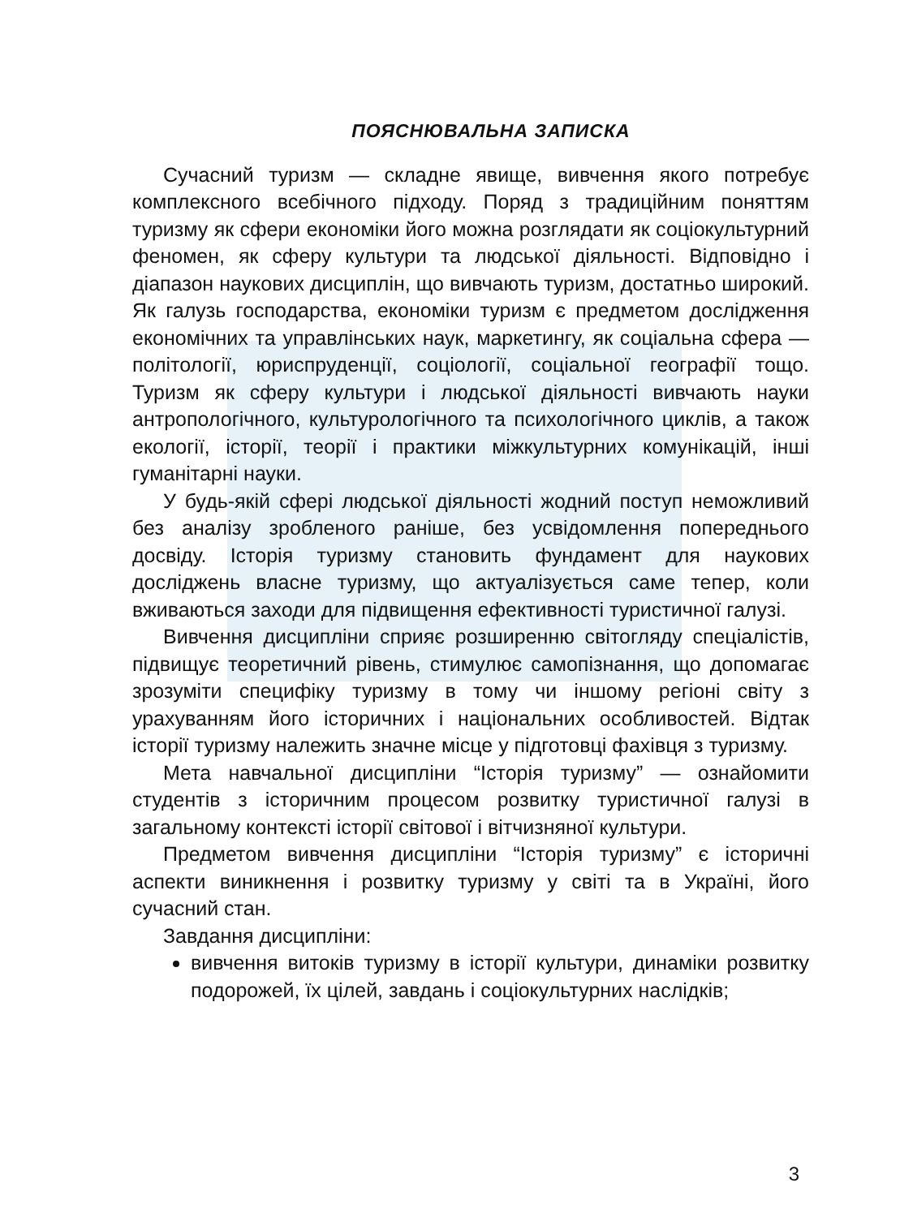ПОЯСНЮВАЛЬНА ЗАПИСКА
Сучасний туризм — складне явище, вивчення якого потребує комплексного всебічного підходу. Поряд з традиційним поняттям туризму як сфери економіки його можна розглядати як соціокультурний феномен, як сферу культури та людської діяльності. Відповідно і діапазон наукових дисциплін, що вивчають туризм, достатньо широкий. Як галузь господарства, економіки туризм є предметом дослідження економічних та управлінських наук, маркетингу, як соціальна сфера — політології, юриспруденції, соціології, соціальної географії тощо. Туризм як сферу культури і людської діяльності вивчають науки антропологічного, культурологічного та психологічного циклів, а також екології, історії, теорії і практики міжкультурних комунікацій, інші гуманітарні науки.
У будь-якій сфері людської діяльності жодний поступ неможливий без аналізу зробленого раніше, без усвідомлення попереднього досвіду. Історія туризму становить фундамент для наукових досліджень власне туризму, що актуалізується саме тепер, коли вживаються заходи для підвищення ефективності туристичної галузі.
Вивчення дисципліни сприяє розширенню світогляду спеціалістів, підвищує теоретичний рівень, стимулює самопізнання, що допомагає зрозуміти специфіку туризму в тому чи іншому регіоні світу з урахуванням його історичних і національних особливостей. Відтак історії туризму належить значне місце у підготовці фахівця з туризму.
Мета навчальної дисципліни “Історія туризму” — ознайомити студентів з історичним процесом розвитку туристичної галузі в загальному контексті історії світової і вітчизняної культури.
Предметом вивчення дисципліни “Історія туризму” є історичні аспекти виникнення і розвитку туризму у світі та в Україні, його сучасний стан.
Завдання дисципліни:
вивчення витоків туризму в історії культури, динаміки розвитку подорожей, їх цілей, завдань і соціокультурних наслідків;
3